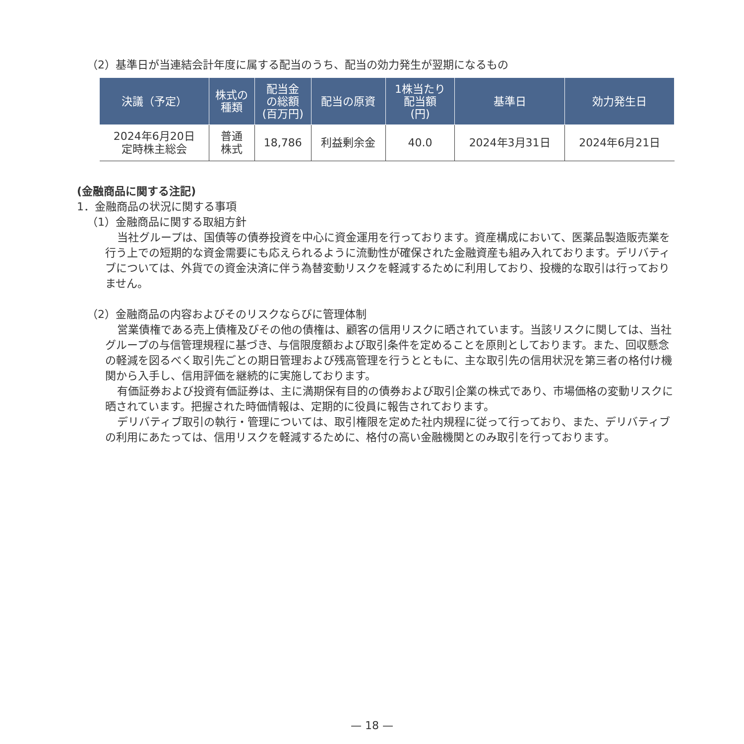（2）基準日が当連結会計年度に属する配当のうち、配当の効力発生が翌期になるもの
| 決議（予定） | 株式の 種類 | 配当金 の総額 (百万円) | 配当の原資 | 1株当たり 配当額 (円) | 基準日 | 効力発生日 |
| --- | --- | --- | --- | --- | --- | --- |
| 2024年6月20日 定時株主総会 | 普通 株式 | 18,786 | 利益剰余金 | 40.0 | 2024年3月31日 | 2024年6月21日 |
(金融商品に関する注記)
1．金融商品の状況に関する事項
（1）金融商品に関する取組方針
当社グループは、国債等の債券投資を中心に資金運用を行っております。資産構成において、医薬品製造販売業を行う上での短期的な資金需要にも応えられるように流動性が確保された金融資産も組み入れております。デリバティブについては、外貨での資金決済に伴う為替変動リスクを軽減するために利用しており、投機的な取引は行っておりません。
（2）金融商品の内容およびそのリスクならびに管理体制
営業債権である売上債権及びその他の債権は、顧客の信用リスクに晒されています。当該リスクに関しては、当社グループの与信管理規程に基づき、与信限度額および取引条件を定めることを原則としております。また、回収懸念の軽減を図るべく取引先ごとの期日管理および残高管理を行うとともに、主な取引先の信用状況を第三者の格付け機関から入手し、信用評価を継続的に実施しております。
有価証券および投資有価証券は、主に満期保有目的の債券および取引企業の株式であり、市場価格の変動リスクに晒されています。把握された時価情報は、定期的に役員に報告されております。
デリバティブ取引の執行・管理については、取引権限を定めた社内規程に従って行っており、また、デリバティブの利用にあたっては、信用リスクを軽減するために、格付の高い金融機関とのみ取引を行っております。
— 18 —